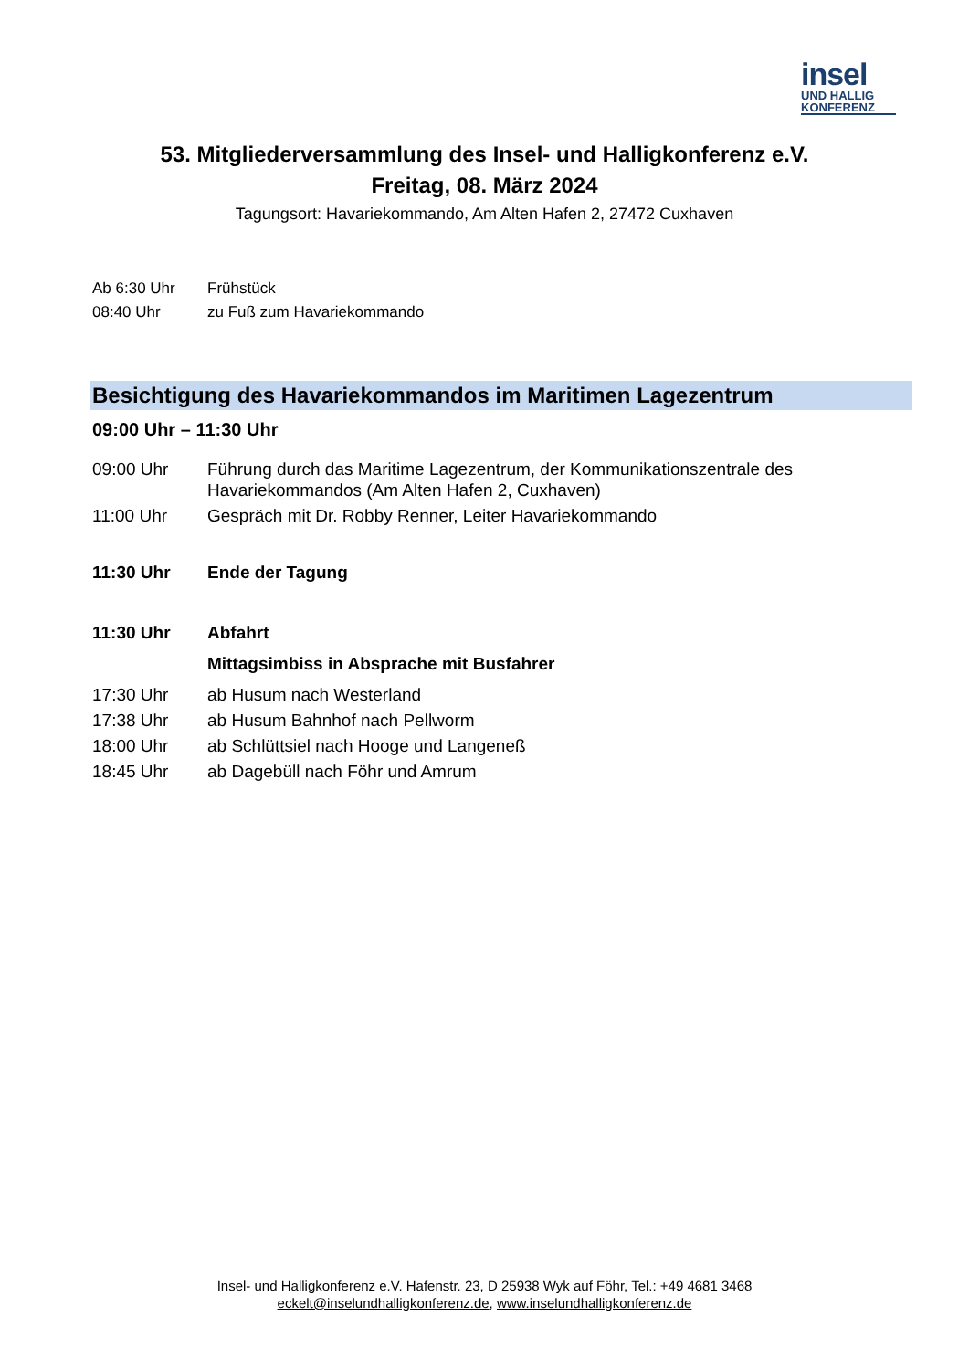insel
UND HALLIG
KONFERENZ
53. Mitgliederversammlung des Insel- und Halligkonferenz e.V.
Freitag, 08. März 2024
Tagungsort: Havariekommando, Am Alten Hafen 2, 27472 Cuxhaven
Ab 6:30 Uhr Frühstück
08:40 Uhr zu Fuß zum Havariekommando
Besichtigung des Havariekommandos im Maritimen Lagezentrum
09:00 Uhr – 11:30 Uhr
09:00 Uhr Führung durch das Maritime Lagezentrum, der Kommunikationszentrale des
Havariekommandos (Am Alten Hafen 2, Cuxhaven)
11:00 Uhr Gespräch mit Dr. Robby Renner, Leiter Havariekommando
11:30 Uhr Ende der Tagung
11:30 Uhr Abfahrt
Mittagsimbiss in Absprache mit Busfahrer
17:30 Uhr ab Husum nach Westerland
17:38 Uhr ab Husum Bahnhof nach Pellworm
18:00 Uhr ab Schlüttsiel nach Hooge und Langeneß
18:45 Uhr ab Dagebüll nach Föhr und Amrum
Insel- und Halligkonferenz e.V. Hafenstr. 23, D 25938 Wyk auf Föhr, Tel.: +49 4681 3468
eckelt@inselundhalligkonferenz.de, www.inselundhalligkonferenz.de